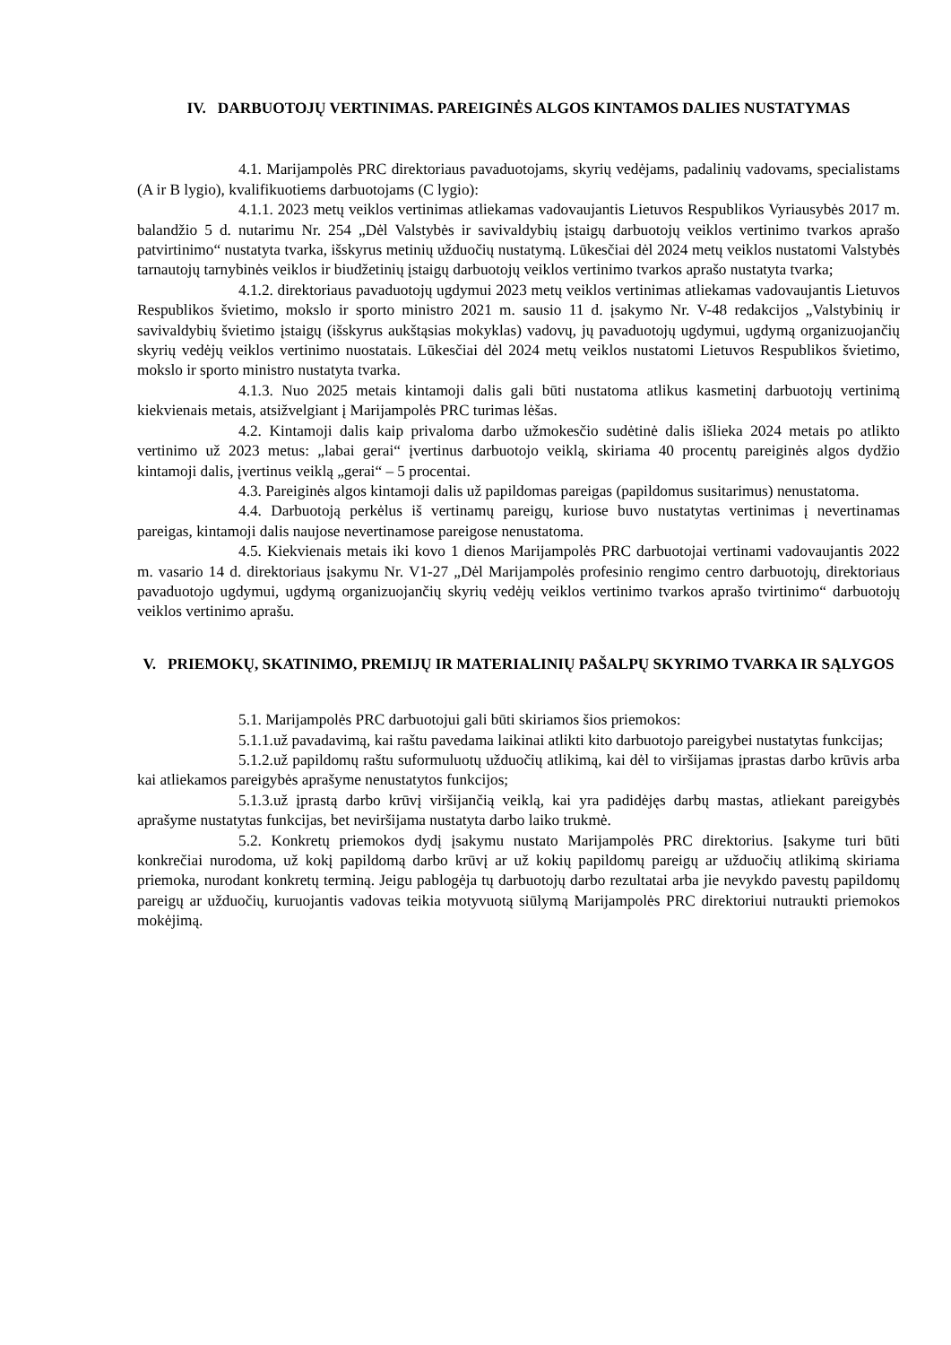IV. DARBUOTOJŲ VERTINIMAS. PAREIGINĖS ALGOS KINTAMOS DALIES NUSTATYMAS
4.1. Marijampolės PRC direktoriaus pavaduotojams, skyrių vedėjams, padalinių vadovams, specialistams (A ir B lygio), kvalifikuotiems darbuotojams (C lygio):
4.1.1. 2023 metų veiklos vertinimas atliekamas vadovaujantis Lietuvos Respublikos Vyriausybės 2017 m. balandžio 5 d. nutarimu Nr. 254 „Dėl Valstybės ir savivaldybių įstaigų darbuotojų veiklos vertinimo tvarkos aprašo patvirtinimo“ nustatyta tvarka, išskyrus metinių užduočių nustatymą. Lūkesčiai dėl 2024 metų veiklos nustatomi Valstybės tarnautojų tarnybinės veiklos ir biudžetinių įstaigų darbuotojų veiklos vertinimo tvarkos aprašo nustatyta tvarka;
4.1.2. direktoriaus pavaduotojų ugdymui 2023 metų veiklos vertinimas atliekamas vadovaujantis Lietuvos Respublikos švietimo, mokslo ir sporto ministro 2021 m. sausio 11 d. įsakymo Nr. V-48 redakcijos „Valstybinių ir savivaldybių švietimo įstaigų (išskyrus aukštąsias mokyklas) vadovų, jų pavaduotojų ugdymui, ugdymą organizuojančių skyrių vedėjų veiklos vertinimo nuostatais. Lūkesčiai dėl 2024 metų veiklos nustatomi Lietuvos Respublikos švietimo, mokslo ir sporto ministro nustatyta tvarka.
4.1.3. Nuo 2025 metais kintamoji dalis gali būti nustatoma atlikus kasmetinį darbuotojų vertinimą kiekvienais metais, atsižvelgiant į Marijampolės PRC turimas lėšas.
4.2. Kintamoji dalis kaip privaloma darbo užmokesčio sudėtinė dalis išlieka 2024 metais po atlikto vertinimo už 2023 metus: „labai gerai“ įvertinus darbuotojo veiklą, skiriama 40 procentų pareiginės algos dydžio kintamoji dalis, įvertinus veiklą „gerai“ – 5 procentai.
4.3. Pareiginės algos kintamoji dalis už papildomas pareigas (papildomus susitarimus) nenustatoma.
4.4. Darbuotoją perkėlus iš vertinamų pareigų, kuriose buvo nustatytas vertinimas į nevertinamas pareigas, kintamoji dalis naujose nevertinamose pareigose nenustatoma.
4.5. Kiekvienais metais iki kovo 1 dienos Marijampolės PRC darbuotojai vertinami vadovaujantis 2022 m. vasario 14 d. direktoriaus įsakymu Nr. V1-27 „Dėl Marijampolės profesinio rengimo centro darbuotojų, direktoriaus pavaduotojo ugdymui, ugdymą organizuojančių skyrių vedėjų veiklos vertinimo tvarkos aprašo tvirtinimo“ darbuotojų veiklos vertinimo aprašu.
V. PRIEMOKŲ, SKATINIMO, PREMIJŲ IR MATERIALINIŲ PAŠALPŲ SKYRIMO TVARKA IR SĄLYGOS
5.1. Marijampolės PRC darbuotojui gali būti skiriamos šios priemokos:
5.1.1.už pavadavimą, kai raštu pavedama laikinai atlikti kito darbuotojo pareigybei nustatytas funkcijas;
5.1.2.už papildomų raštu suformuluotų užduočių atlikimą, kai dėl to viršijamas įprastas darbo krūvis arba kai atliekamos pareigybės aprašyme nenustatytos funkcijos;
5.1.3.už įprastą darbo krūvį viršijančią veiklą, kai yra padidėjęs darbų mastas, atliekant pareigybės aprašyme nustatytas funkcijas, bet neviršijama nustatyta darbo laiko trukmė.
5.2. Konkretų priemokos dydį įsakymu nustato Marijampolės PRC direktorius. Įsakyme turi būti konkrečiai nurodoma, už kokį papildomą darbo krūvį ar už kokių papildomų pareigų ar užduočių atlikimą skiriama priemoka, nurodant konkretų terminą. Jeigu pablogėja tų darbuotojų darbo rezultatai arba jie nevykdo pavestų papildomų pareigų ar užduočių, kuruojantis vadovas teikia motyvuotą siūlymą Marijampolės PRC direktoriui nutraukti priemokos mokėjimą.